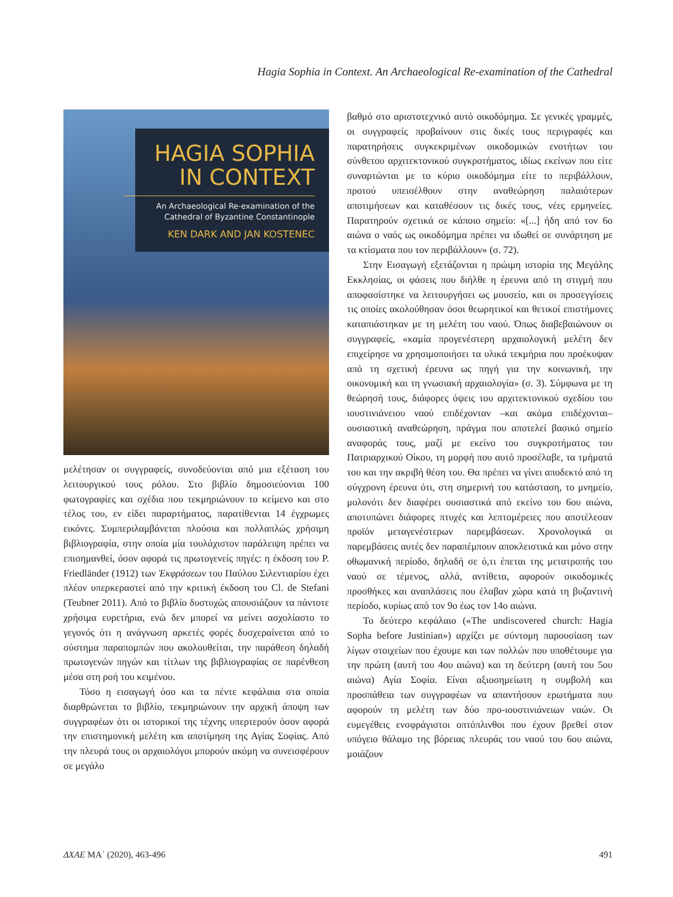Hagia Sophia in Context. An Archaeological Re-examination of the Cathedral
HAGIA SOPHIA
IN CONTEXT
An Archaeological Re-examination of the
Cathedral of Byzantine Constantinople
KEN DARK AND JAN KOSTENEC
μελέτησαν οι συγγραφείς, συνοδεύονται από μια εξέταση του λειτουργικού τους ρόλου. Στο βιβλίο δημοσιεύονται 100 φωτογραφίες και σχέδια που τεκμηριώνουν το κείμενο και στο τέλος του, εν είδει παραρτήματος, παρατίθενται 14 έγχρωμες εικόνες. Συμπεριλαμβάνεται πλούσια και πολλαπλώς χρήσιμη βιβλιογραφία, στην οποία μία τουλάχιστον παράλειψη πρέπει να επισημανθεί, όσον αφορά τις πρωτογενείς πηγές: η έκδοση του P. Friedländer (1912) των Ἐκφράσεων του Παύλου Σιλεντιαρίου έχει πλέον υπερκεραστεί από την κριτική έκδοση του Cl. de Stefani (Teubner 2011). Από το βιβλίο δυστυχώς απουσιάζουν τα πάντοτε χρήσιμα ευρετήρια, ενώ δεν μπορεί να μείνει ασχολίαστο το γεγονός ότι η ανάγνωση αρκετές φορές δυσχεραίνεται από το σύστημα παραπομπών που ακολουθείται, την παράθεση δηλαδή πρωτογενών πηγών και τίτλων της βιβλιογραφίας σε παρένθεση μέσα στη ροή του κειμένου.
Τόσο η εισαγωγή όσο και τα πέντε κεφάλαια στα οποία διαρθρώνεται το βιβλίο, τεκμηριώνουν την αρχική άποψη των συγγραφέων ότι οι ιστορικοί της τέχνης υπερτερούν όσον αφορά την επιστημονική μελέτη και αποτίμηση της Αγίας Σοφίας. Από την πλευρά τους οι αρχαιολόγοι μπορούν ακόμη να συνεισφέρουν σε μεγάλο
βαθμό στο αριστοτεχνικό αυτό οικοδόμημα. Σε γενικές γραμμές, οι συγγραφείς προβαίνουν στις δικές τους περιγραφές και παρατηρήσεις συγκεκριμένων οικοδομικών ενοτήτων του σύνθετου αρχιτεκτονικού συγκροτήματος, ιδίως εκείνων που είτε συναρτώνται με το κύριο οικοδόμημα είτε το περιβάλλουν, προτού υπεισέλθουν στην αναθεώρηση παλαιότερων αποτιμήσεων και καταθέσουν τις δικές τους, νέες ερμηνείες. Παρατηρούν σχετικά σε κάποιο σημείο: «[...] ήδη από τον 6ο αιώνα ο ναός ως οικοδόμημα πρέπει να ιδωθεί σε συνάρτηση με τα κτίσματα που τον περιβάλλουν» (σ. 72).
Στην Εισαγωγή εξετάζονται η πρώιμη ιστορία της Μεγάλης Εκκλησίας, οι φάσεις που διήλθε η έρευνα από τη στιγμή που αποφασίστηκε να λειτουργήσει ως μουσείο, και οι προσεγγίσεις τις οποίες ακολούθησαν όσοι θεωρητικοί και θετικοί επιστήμονες καταπιάστηκαν με τη μελέτη του ναού. Όπως διαβεβαιώνουν οι συγγραφείς, «καμία προγενέστερη αρχαιολογική μελέτη δεν επιχείρησε να χρησιμοποιήσει τα υλικά τεκμήρια που προέκυψαν από τη σχετική έρευνα ως πηγή για την κοινωνική, την οικονομική και τη γνωσιακή αρχαιολογία» (σ. 3). Σύμφωνα με τη θεώρησή τους, διάφορες όψεις του αρχιτεκτονικού σχεδίου του ιουστινιάνειου ναού επιδέχονταν –και ακόμα επιδέχονται– ουσιαστική αναθεώρηση, πράγμα που αποτελεί βασικό σημείο αναφοράς τους, μαζί με εκείνο του συγκροτήματος του Πατριαρχικού Οίκου, τη μορφή που αυτό προσέλαβε, τα τμήματά του και την ακριβή θέση του. Θα πρέπει να γίνει αποδεκτό από τη σύγχρονη έρευνα ότι, στη σημερινή του κατάσταση, το μνημείο, μολονότι δεν διαφέρει ουσιαστικά από εκείνο του 6ου αιώνα, αποτυπώνει διάφορες πτυχές και λεπτομέρειες που αποτέλεσαν προϊόν μεταγενέστερων παρεμβάσεων. Χρονολογικά οι παρεμβάσεις αυτές δεν παραπέμπουν αποκλειστικά και μόνο στην οθωμανική περίοδο, δηλαδή σε ό,τι έπεται της μετατροπής του ναού σε τέμενος, αλλά, αντίθετα, αφορούν οικοδομικές προσθήκες και αναπλάσεις που έλαβαν χώρα κατά τη βυζαντινή περίοδο, κυρίως από τον 9ο έως τον 14ο αιώνα.
Το δεύτερο κεφάλαιο («The undiscovered church: Hagia Sopha before Justinian») αρχίζει με σύντομη παρουσίαση των λίγων στοιχείων που έχουμε και των πολλών που υποθέτουμε για την πρώτη (αυτή του 4ου αιώνα) και τη δεύτερη (αυτή του 5ου αιώνα) Αγία Σοφία. Είναι αξιοσημείωτη η συμβολή και προσπάθεια των συγγραφέων να απαντήσουν ερωτήματα που αφορούν τη μελέτη των δύο προ-ιουστινιάνειων ναών. Οι ευμεγέθεις ενσφράγιστοι οπτόπλινθοι που έχουν βρεθεί στον υπόγειο θάλαμο της βόρειας πλευράς του ναού του 6ου αιώνα, μοιάζουν
ΔΧΑΕ ΜΑ΄ (2020), 463-496 491